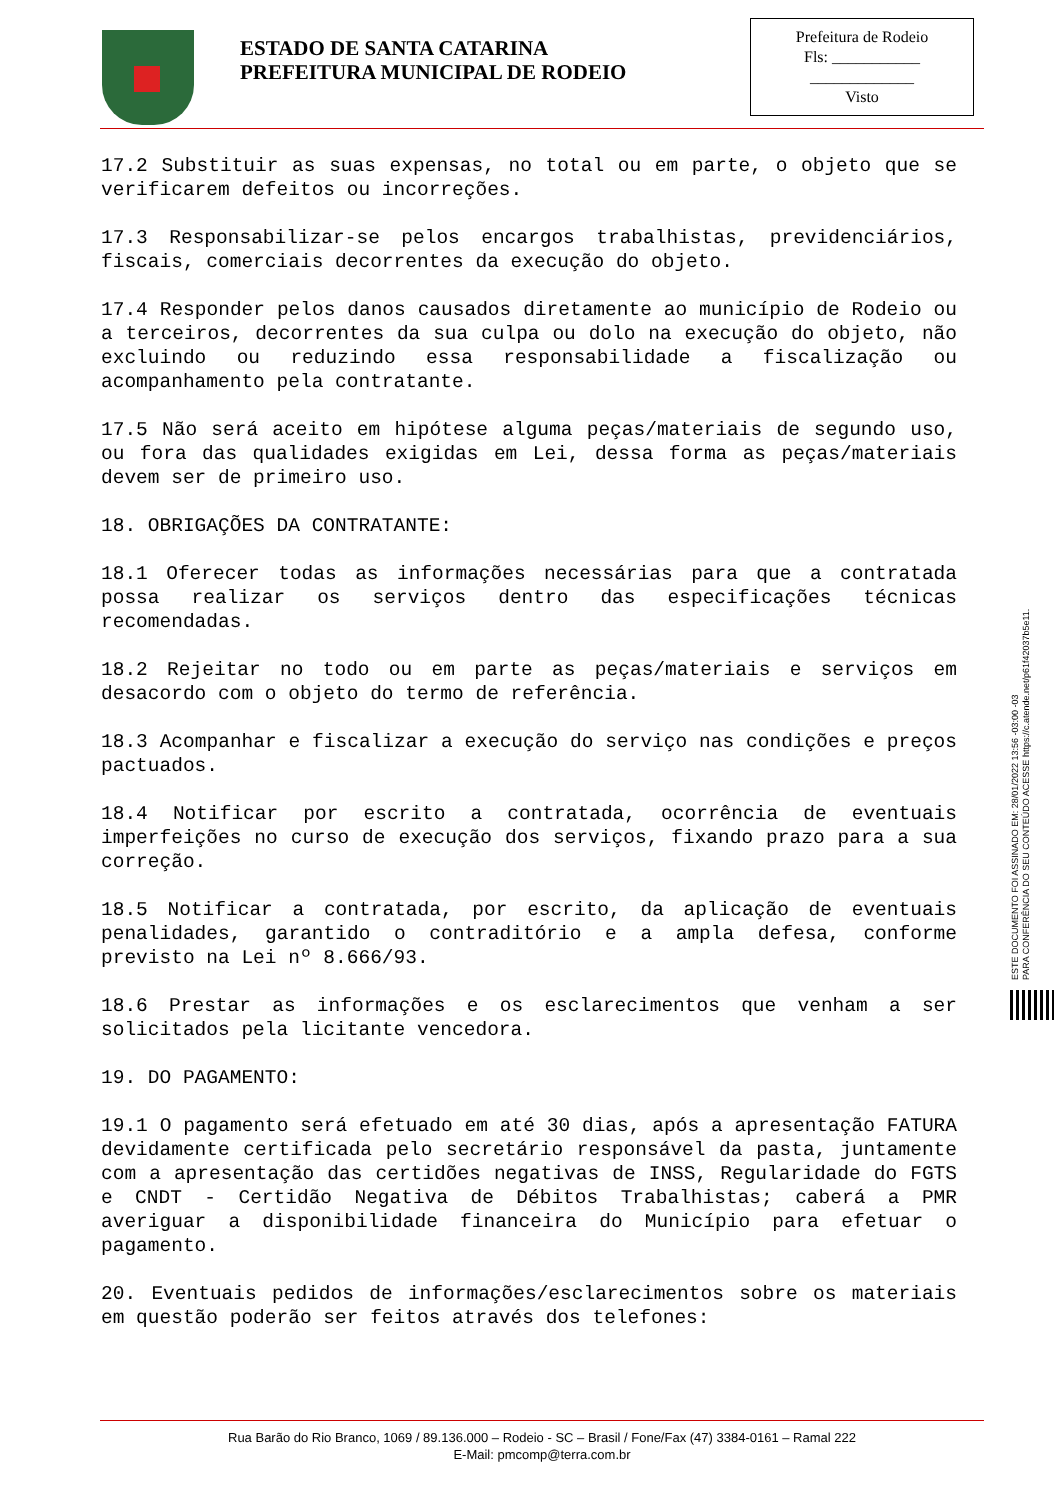ESTADO DE SANTA CATARINA
PREFEITURA MUNICIPAL DE RODEIO
Prefeitura de Rodeio
Fls: ___________
_____________
Visto
17.2 Substituir as suas expensas, no total ou em parte, o objeto que se verificarem defeitos ou incorreções.
17.3 Responsabilizar-se pelos encargos trabalhistas, previdenciários, fiscais, comerciais decorrentes da execução do objeto.
17.4 Responder pelos danos causados diretamente ao município de Rodeio ou a terceiros, decorrentes da sua culpa ou dolo na execução do objeto, não excluindo ou reduzindo essa responsabilidade a fiscalização ou acompanhamento pela contratante.
17.5 Não será aceito em hipótese alguma peças/materiais de segundo uso, ou fora das qualidades exigidas em Lei, dessa forma as peças/materiais devem ser de primeiro uso.
18. OBRIGAÇÕES DA CONTRATANTE:
18.1 Oferecer todas as informações necessárias para que a contratada possa realizar os serviços dentro das especificações técnicas recomendadas.
18.2 Rejeitar no todo ou em parte as peças/materiais e serviços em desacordo com o objeto do termo de referência.
18.3 Acompanhar e fiscalizar a execução do serviço nas condições e preços pactuados.
18.4 Notificar por escrito a contratada, ocorrência de eventuais imperfeições no curso de execução dos serviços, fixando prazo para a sua correção.
18.5 Notificar a contratada, por escrito, da aplicação de eventuais penalidades, garantido o contraditório e a ampla defesa, conforme previsto na Lei nº 8.666/93.
18.6 Prestar as informações e os esclarecimentos que venham a ser solicitados pela licitante vencedora.
19. DO PAGAMENTO:
19.1 O pagamento será efetuado em até 30 dias, após a apresentação FATURA devidamente certificada pelo secretário responsável da pasta, juntamente com a apresentação das certidões negativas de INSS, Regularidade do FGTS e CNDT - Certidão Negativa de Débitos Trabalhistas; caberá a PMR averiguar a disponibilidade financeira do Município para efetuar o pagamento.
20. Eventuais pedidos de informações/esclarecimentos sobre os materiais em questão poderão ser feitos através dos telefones:
ESTE DOCUMENTO FOI ASSINADO EM: 28/01/2022 13:56 -03:00 -03
PARA CONFERÊNCIA DO SEU CONTEÚDO ACESSE https://c.atende.net/p61f42037b5e11.
Rua Barão do Rio Branco, 1069 / 89.136.000 – Rodeio - SC – Brasil / Fone/Fax (47) 3384-0161 – Ramal 222
E-Mail: pmcomp@terra.com.br